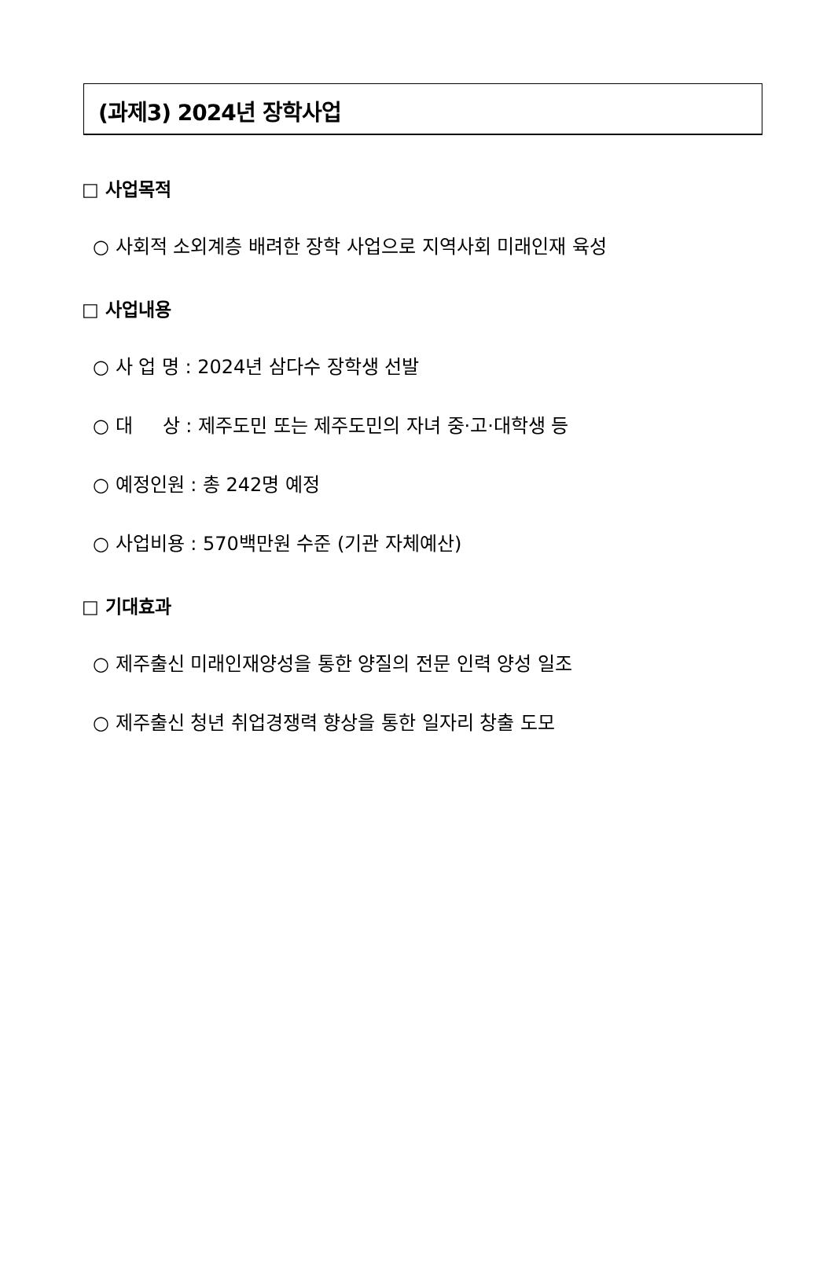(과제3) 2024년 장학사업
□ 사업목적
○ 사회적 소외계층 배려한 장학 사업으로 지역사회 미래인재 육성
□ 사업내용
○ 사 업 명 : 2024년 삼다수 장학생 선발
○ 대 상 : 제주도민 또는 제주도민의 자녀 중·고·대학생 등
○ 예정인원 : 총 242명 예정
○ 사업비용 : 570백만원 수준 (기관 자체예산)
□ 기대효과
○ 제주출신 미래인재양성을 통한 양질의 전문 인력 양성 일조
○ 제주출신 청년 취업경쟁력 향상을 통한 일자리 창출 도모